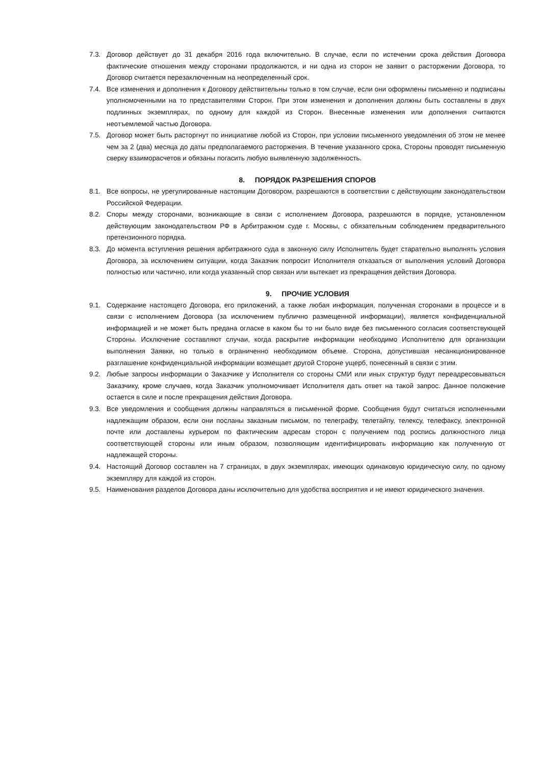7.3. Договор действует до 31 декабря 2016 года включительно. В случае, если по истечении срока действия Договора фактические отношения между сторонами продолжаются, и ни одна из сторон не заявит о расторжении Договора, то Договор считается перезаключенным на неопределенный срок.
7.4. Все изменения и дополнения к Договору действительны только в том случае, если они оформлены письменно и подписаны уполномоченными на то представителями Сторон. При этом изменения и дополнения должны быть составлены в двух подлинных экземплярах, по одному для каждой из Сторон. Внесенные изменения или дополнения считаются неотъемлемой частью Договора.
7.5. Договор может быть расторгнут по инициативе любой из Сторон, при условии письменного уведомления об этом не менее чем за 2 (два) месяца до даты предполагаемого расторжения. В течение указанного срока, Стороны проводят письменную сверку взаиморасчетов и обязаны погасить любую выявленную задолженность.
8. ПОРЯДОК РАЗРЕШЕНИЯ СПОРОВ
8.1. Все вопросы, не урегулированные настоящим Договором, разрешаются в соответствии с действующим законодательством Российской Федерации.
8.2. Споры между сторонами, возникающие в связи с исполнением Договора, разрешаются в порядке, установленном действующим законодательством РФ в Арбитражном суде г. Москвы, с обязательным соблюдением предварительного претензионного порядка.
8.3. До момента вступления решения арбитражного суда в законную силу Исполнитель будет старательно выполнять условия Договора, за исключением ситуации, когда Заказчик попросит Исполнителя отказаться от выполнения условий Договора полностью или частично, или когда указанный спор связан или вытекает из прекращения действия Договора.
9. ПРОЧИЕ УСЛОВИЯ
9.1. Содержание настоящего Договора, его приложений, а также любая информация, полученная сторонами в процессе и в связи с исполнением Договора (за исключением публично размещенной информации), является конфиденциальной информацией и не может быть предана огласке в каком бы то ни было виде без письменного согласия соответствующей Стороны. Исключение составляют случаи, когда раскрытие информации необходимо Исполнителю для организации выполнения Заявки, но только в ограниченно необходимом объеме. Сторона, допустившая несанкционированное разглашение конфиденциальной информации возмещает другой Стороне ущерб, понесенный в связи с этим.
9.2. Любые запросы информации о Заказчике у Исполнителя со стороны СМИ или иных структур будут переадресовываться Заказчику, кроме случаев, когда Заказчик уполномочивает Исполнителя дать ответ на такой запрос. Данное положение остается в силе и после прекращения действия Договора.
9.3. Все уведомления и сообщения должны направляться в письменной форме. Сообщения будут считаться исполненными надлежащим образом, если они посланы заказным письмом, по телеграфу, телетайпу, телексу, телефаксу, электронной почте или доставлены курьером по фактическим адресам сторон с получением под роспись должностного лица соответствующей стороны или иным образом, позволяющим идентифицировать информацию как полученную от надлежащей стороны.
9.4. Настоящий Договор составлен на 7 страницах, в двух экземплярах, имеющих одинаковую юридическую силу, по одному экземпляру для каждой из сторон.
9.5. Наименования разделов Договора даны исключительно для удобства восприятия и не имеют юридического значения.